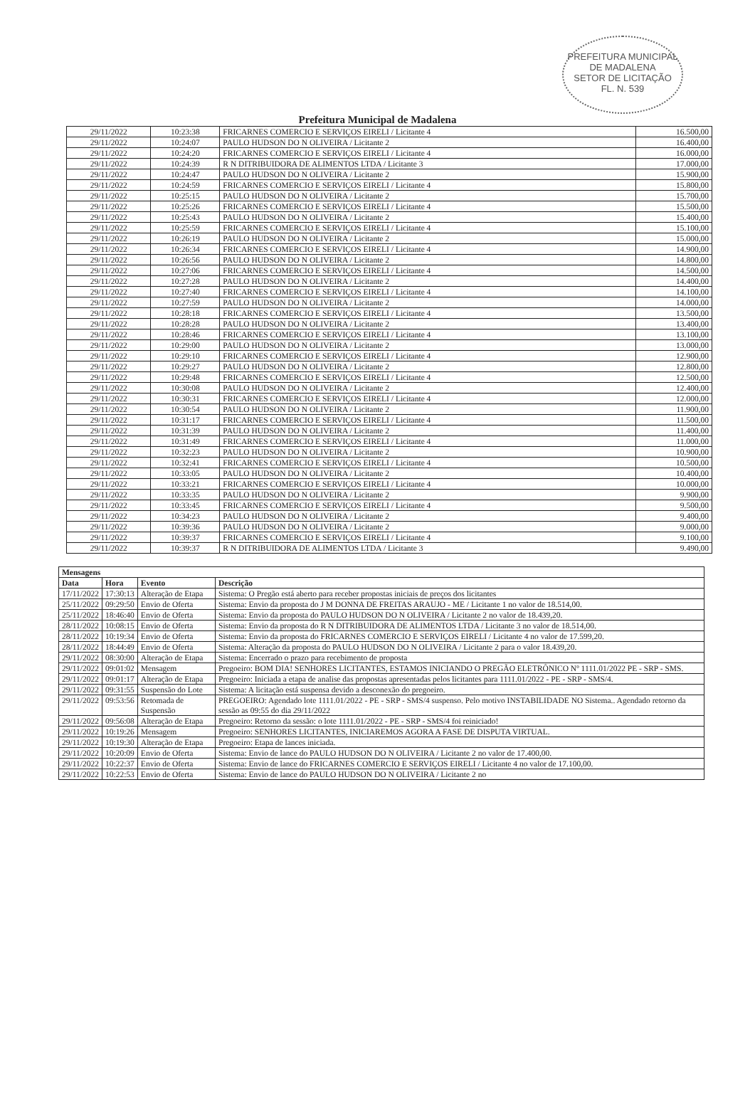PREFEITURA MUNICIPAL DE MADALENA
SETOR DE LICITAÇÃO
FL. N. 539
Prefeitura Municipal de Madalena
| 29/11/2022 | 10:23:38 | FRICARNES COMERCIO E SERVIÇOS EIRELI / Licitante 4 | 16.500,00 |
| 29/11/2022 | 10:24:07 | PAULO HUDSON DO N OLIVEIRA / Licitante 2 | 16.400,00 |
| 29/11/2022 | 10:24:20 | FRICARNES COMERCIO E SERVIÇOS EIRELI / Licitante 4 | 16.000,00 |
| 29/11/2022 | 10:24:39 | R N DITRIBUIDORA DE ALIMENTOS LTDA / Licitante 3 | 17.000,00 |
| 29/11/2022 | 10:24:47 | PAULO HUDSON DO N OLIVEIRA / Licitante 2 | 15.900,00 |
| 29/11/2022 | 10:24:59 | FRICARNES COMERCIO E SERVIÇOS EIRELI / Licitante 4 | 15.800,00 |
| 29/11/2022 | 10:25:15 | PAULO HUDSON DO N OLIVEIRA / Licitante 2 | 15.700,00 |
| 29/11/2022 | 10:25:26 | FRICARNES COMERCIO E SERVIÇOS EIRELI / Licitante 4 | 15.500,00 |
| 29/11/2022 | 10:25:43 | PAULO HUDSON DO N OLIVEIRA / Licitante 2 | 15.400,00 |
| 29/11/2022 | 10:25:59 | FRICARNES COMERCIO E SERVIÇOS EIRELI / Licitante 4 | 15.100,00 |
| 29/11/2022 | 10:26:19 | PAULO HUDSON DO N OLIVEIRA / Licitante 2 | 15.000,00 |
| 29/11/2022 | 10:26:34 | FRICARNES COMERCIO E SERVIÇOS EIRELI / Licitante 4 | 14.900,00 |
| 29/11/2022 | 10:26:56 | PAULO HUDSON DO N OLIVEIRA / Licitante 2 | 14.800,00 |
| 29/11/2022 | 10:27:06 | FRICARNES COMERCIO E SERVIÇOS EIRELI / Licitante 4 | 14.500,00 |
| 29/11/2022 | 10:27:28 | PAULO HUDSON DO N OLIVEIRA / Licitante 2 | 14.400,00 |
| 29/11/2022 | 10:27:40 | FRICARNES COMERCIO E SERVIÇOS EIRELI / Licitante 4 | 14.100,00 |
| 29/11/2022 | 10:27:59 | PAULO HUDSON DO N OLIVEIRA / Licitante 2 | 14.000,00 |
| 29/11/2022 | 10:28:18 | FRICARNES COMERCIO E SERVIÇOS EIRELI / Licitante 4 | 13.500,00 |
| 29/11/2022 | 10:28:28 | PAULO HUDSON DO N OLIVEIRA / Licitante 2 | 13.400,00 |
| 29/11/2022 | 10:28:46 | FRICARNES COMERCIO E SERVIÇOS EIRELI / Licitante 4 | 13.100,00 |
| 29/11/2022 | 10:29:00 | PAULO HUDSON DO N OLIVEIRA / Licitante 2 | 13.000,00 |
| 29/11/2022 | 10:29:10 | FRICARNES COMERCIO E SERVIÇOS EIRELI / Licitante 4 | 12.900,00 |
| 29/11/2022 | 10:29:27 | PAULO HUDSON DO N OLIVEIRA / Licitante 2 | 12.800,00 |
| 29/11/2022 | 10:29:48 | FRICARNES COMERCIO E SERVIÇOS EIRELI / Licitante 4 | 12.500,00 |
| 29/11/2022 | 10:30:08 | PAULO HUDSON DO N OLIVEIRA / Licitante 2 | 12.400,00 |
| 29/11/2022 | 10:30:31 | FRICARNES COMERCIO E SERVIÇOS EIRELI / Licitante 4 | 12.000,00 |
| 29/11/2022 | 10:30:54 | PAULO HUDSON DO N OLIVEIRA / Licitante 2 | 11.900,00 |
| 29/11/2022 | 10:31:17 | FRICARNES COMERCIO E SERVIÇOS EIRELI / Licitante 4 | 11.500,00 |
| 29/11/2022 | 10:31:39 | PAULO HUDSON DO N OLIVEIRA / Licitante 2 | 11.400,00 |
| 29/11/2022 | 10:31:49 | FRICARNES COMERCIO E SERVIÇOS EIRELI / Licitante 4 | 11.000,00 |
| 29/11/2022 | 10:32:23 | PAULO HUDSON DO N OLIVEIRA / Licitante 2 | 10.900,00 |
| 29/11/2022 | 10:32:41 | FRICARNES COMERCIO E SERVIÇOS EIRELI / Licitante 4 | 10.500,00 |
| 29/11/2022 | 10:33:05 | PAULO HUDSON DO N OLIVEIRA / Licitante 2 | 10.400,00 |
| 29/11/2022 | 10:33:21 | FRICARNES COMERCIO E SERVIÇOS EIRELI / Licitante 4 | 10.000,00 |
| 29/11/2022 | 10:33:35 | PAULO HUDSON DO N OLIVEIRA / Licitante 2 | 9.900,00 |
| 29/11/2022 | 10:33:45 | FRICARNES COMERCIO E SERVIÇOS EIRELI / Licitante 4 | 9.500,00 |
| 29/11/2022 | 10:34:23 | PAULO HUDSON DO N OLIVEIRA / Licitante 2 | 9.400,00 |
| 29/11/2022 | 10:39:36 | PAULO HUDSON DO N OLIVEIRA / Licitante 2 | 9.000,00 |
| 29/11/2022 | 10:39:37 | FRICARNES COMERCIO E SERVIÇOS EIRELI / Licitante 4 | 9.100,00 |
| 29/11/2022 | 10:39:37 | R N DITRIBUIDORA DE ALIMENTOS LTDA / Licitante 3 | 9.490,00 |
| Mensagens | | | |
| --- | --- | --- | --- |
| Data | Hora | Evento | Descrição |
| 17/11/2022 | 17:30:13 | Alteração de Etapa | Sistema: O Pregão está aberto para receber propostas iniciais de preços dos licitantes |
| 25/11/2022 | 09:29:50 | Envio de Oferta | Sistema: Envio da proposta do J M DONNA DE FREITAS ARAUJO - ME / Licitante 1 no valor de 18.514,00. |
| 25/11/2022 | 18:46:40 | Envio de Oferta | Sistema: Envio da proposta do PAULO HUDSON DO N OLIVEIRA / Licitante 2 no valor de 18.439,20. |
| 28/11/2022 | 10:08:15 | Envio de Oferta | Sistema: Envio da proposta do R N DITRIBUIDORA DE ALIMENTOS LTDA / Licitante 3 no valor de 18.514,00. |
| 28/11/2022 | 10:19:34 | Envio de Oferta | Sistema: Envio da proposta do FRICARNES COMERCIO E SERVIÇOS EIRELI / Licitante 4 no valor de 17.599,20. |
| 28/11/2022 | 18:44:49 | Envio de Oferta | Sistema: Alteração da proposta do PAULO HUDSON DO N OLIVEIRA / Licitante 2 para o valor 18.439,20. |
| 29/11/2022 | 08:30:00 | Alteração de Etapa | Sistema: Encerrado o prazo para recebimento de proposta |
| 29/11/2022 | 09:01:02 | Mensagem | Pregoeiro: BOM DIA! SENHORES LICITANTES, ESTAMOS INICIANDO O PREGÃO ELETRÔNICO Nº 1111.01/2022 PE - SRP - SMS. |
| 29/11/2022 | 09:01:17 | Alteração de Etapa | Pregoeiro: Iniciada a etapa de analise das propostas apresentadas pelos licitantes para 1111.01/2022 - PE - SRP - SMS/4. |
| 29/11/2022 | 09:31:55 | Suspensão do Lote | Sistema: A licitação está suspensa devido a desconexão do pregoeiro. |
| 29/11/2022 | 09:53:56 | Retomada de Suspensão | PREGOEIRO: Agendado lote 1111.01/2022 - PE - SRP - SMS/4 suspenso. Pelo motivo INSTABILIDADE NO Sistema.. Agendado retorno da sessão as 09:55 do dia 29/11/2022 |
| 29/11/2022 | 09:56:08 | Alteração de Etapa | Pregoeiro: Retorno da sessão: o lote 1111.01/2022 - PE - SRP - SMS/4 foi reiniciado! |
| 29/11/2022 | 10:19:26 | Mensagem | Pregoeiro: SENHORES LICITANTES, INICIAREMOS AGORA A FASE DE DISPUTA VIRTUAL. |
| 29/11/2022 | 10:19:30 | Alteração de Etapa | Pregoeiro: Etapa de lances iniciada. |
| 29/11/2022 | 10:20:09 | Envio de Oferta | Sistema: Envio de lance do PAULO HUDSON DO N OLIVEIRA / Licitante 2 no valor de 17.400,00. |
| 29/11/2022 | 10:22:37 | Envio de Oferta | Sistema: Envio de lance do FRICARNES COMERCIO E SERVIÇOS EIRELI / Licitante 4 no valor de 17.100,00. |
| 29/11/2022 | 10:22:53 | Envio de Oferta | Sistema: Envio de lance do PAULO HUDSON DO N OLIVEIRA / Licitante 2 no |